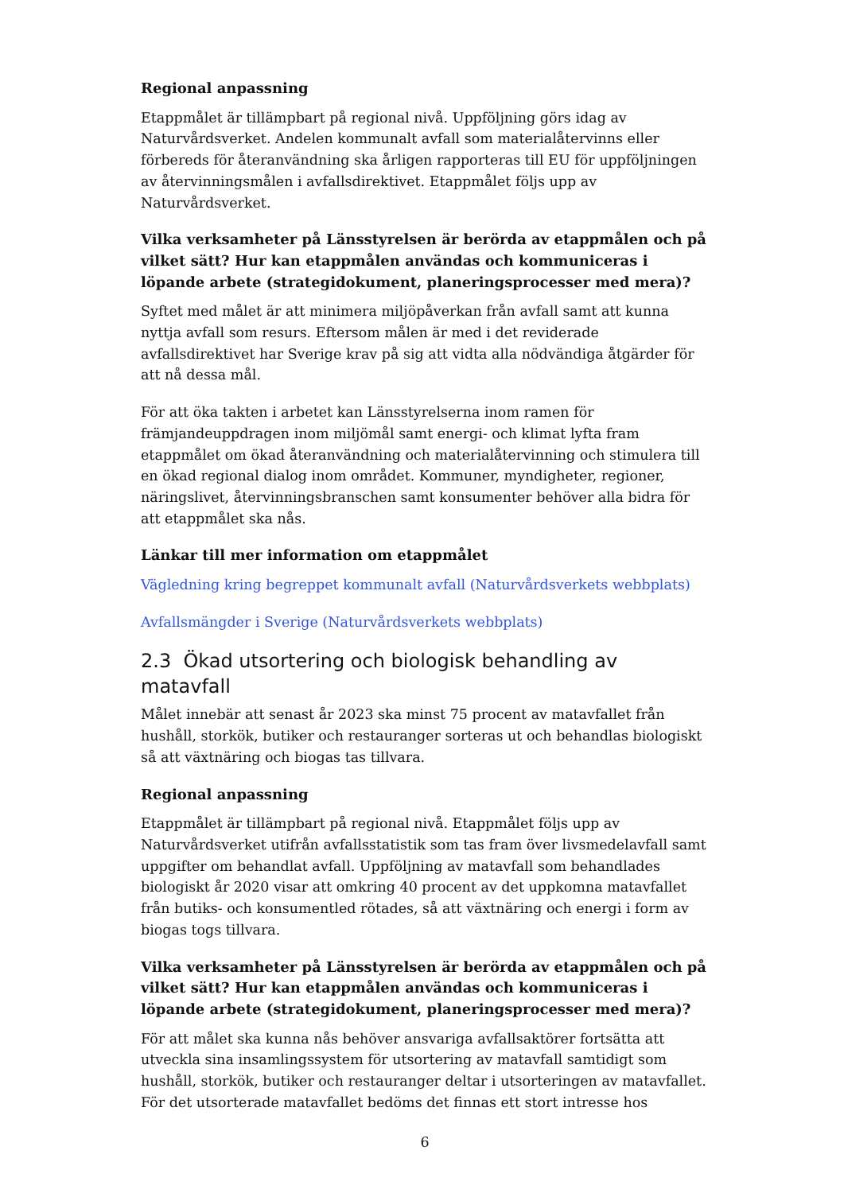Regional anpassning
Etappmålet är tillämpbart på regional nivå. Uppföljning görs idag av Naturvårdsverket. Andelen kommunalt avfall som materialåtervinns eller förbereds för återanvändning ska årligen rapporteras till EU för uppföljningen av återvinningsmålen i avfallsdirektivet. Etappmålet följs upp av Naturvårdsverket.
Vilka verksamheter på Länsstyrelsen är berörda av etappmålen och på vilket sätt? Hur kan etappmålen användas och kommuniceras i löpande arbete (strategidokument, planeringsprocesser med mera)?
Syftet med målet är att minimera miljöpåverkan från avfall samt att kunna nyttja avfall som resurs. Eftersom målen är med i det reviderade avfallsdirektivet har Sverige krav på sig att vidta alla nödvändiga åtgärder för att nå dessa mål.
För att öka takten i arbetet kan Länsstyrelserna inom ramen för främjandeuppdragen inom miljömål samt energi- och klimat lyfta fram etappmålet om ökad återanvändning och materialåtervinning och stimulera till en ökad regional dialog inom området. Kommuner, myndigheter, regioner, näringslivet, återvinningsbranschen samt konsumenter behöver alla bidra för att etappmålet ska nås.
Länkar till mer information om etappmålet
Vägledning kring begreppet kommunalt avfall (Naturvårdsverkets webbplats)
Avfallsmängder i Sverige (Naturvårdsverkets webbplats)
2.3 Ökad utsortering och biologisk behandling av matavfall
Målet innebär att senast år 2023 ska minst 75 procent av matavfallet från hushåll, storkök, butiker och restauranger sorteras ut och behandlas biologiskt så att växtnäring och biogas tas tillvara.
Regional anpassning
Etappmålet är tillämpbart på regional nivå. Etappmålet följs upp av Naturvårdsverket utifrån avfallsstatistik som tas fram över livsmedelavfall samt uppgifter om behandlat avfall. Uppföljning av matavfall som behandlades biologiskt år 2020 visar att omkring 40 procent av det uppkomna matavfallet från butiks- och konsumentled rötades, så att växtnäring och energi i form av biogas togs tillvara.
Vilka verksamheter på Länsstyrelsen är berörda av etappmålen och på vilket sätt? Hur kan etappmålen användas och kommuniceras i löpande arbete (strategidokument, planeringsprocesser med mera)?
För att målet ska kunna nås behöver ansvariga avfallsaktörer fortsätta att utveckla sina insamlingssystem för utsortering av matavfall samtidigt som hushåll, storkök, butiker och restauranger deltar i utsorteringen av matavfallet. För det utsorterade matavfallet bedöms det finnas ett stort intresse hos
6